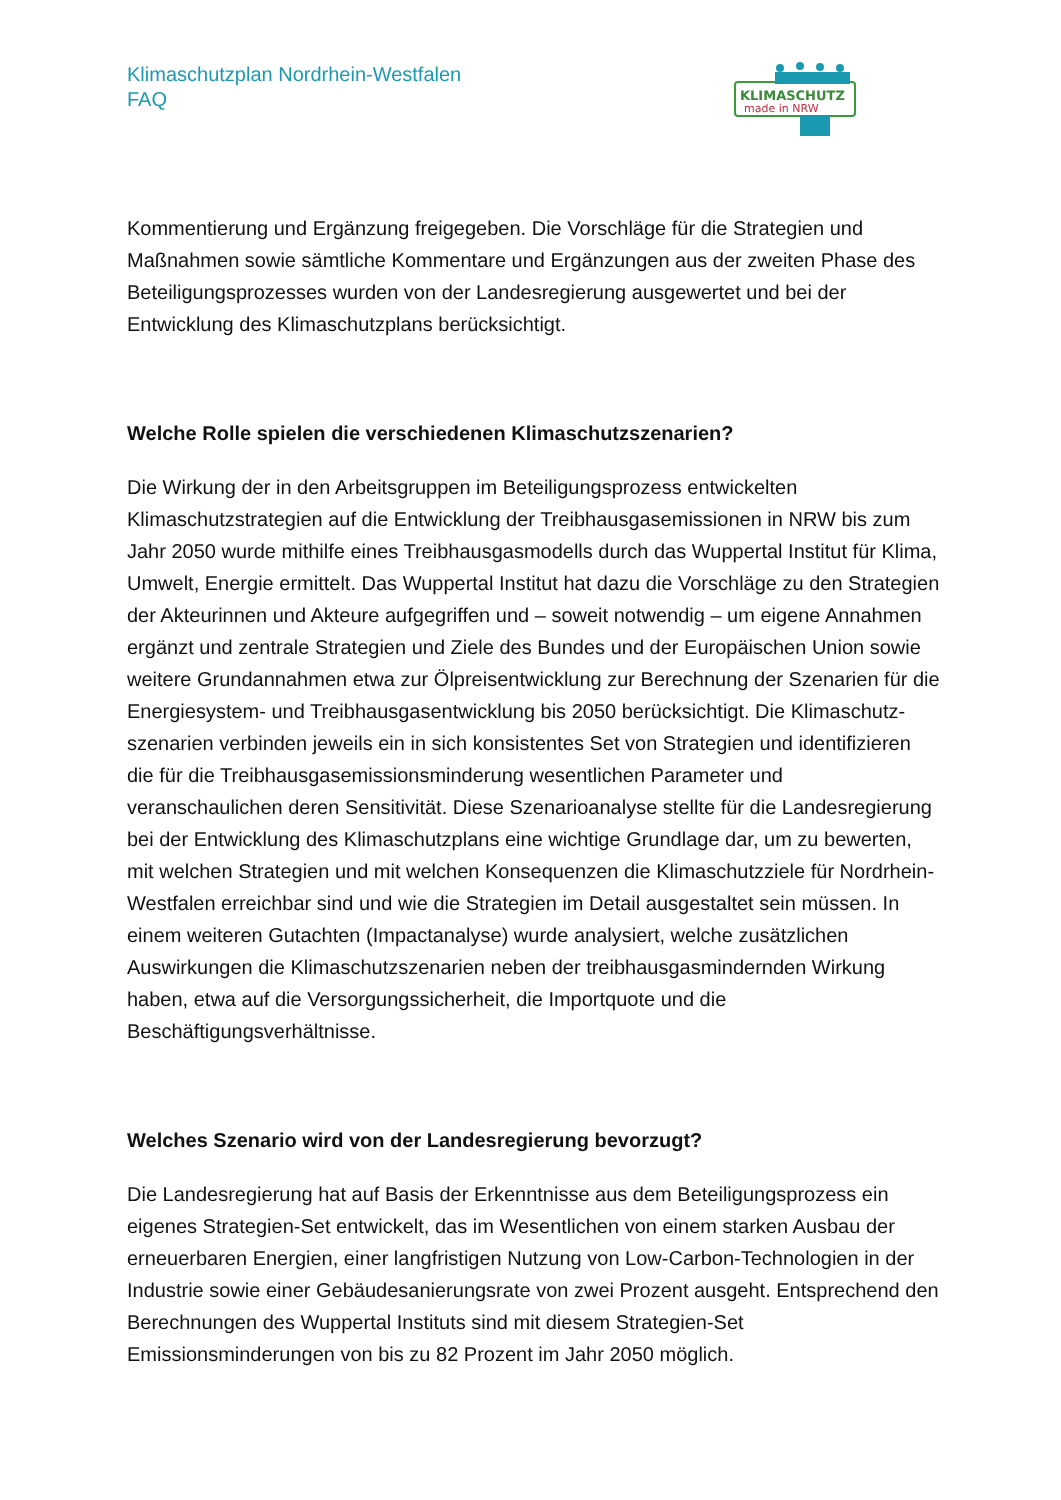Klimaschutzplan Nordrhein-Westfalen
FAQ
KLIMASCHUTZ
made in NRW
Kommentierung und Ergänzung freigegeben. Die Vorschläge für die Strategien und Maßnahmen sowie sämtliche Kommentare und Ergänzungen aus der zweiten Phase des Beteiligungsprozesses wurden von der Landesregierung ausgewertet und bei der Entwicklung des Klimaschutzplans berücksichtigt.
Welche Rolle spielen die verschiedenen Klimaschutzszenarien?
Die Wirkung der in den Arbeitsgruppen im Beteiligungsprozess entwickelten Klimaschutzstrategien auf die Entwicklung der Treibhausgasemissionen in NRW bis zum Jahr 2050 wurde mithilfe eines Treibhausgasmodells durch das Wuppertal Institut für Klima, Umwelt, Energie ermittelt. Das Wuppertal Institut hat dazu die Vorschläge zu den Strategien der Akteurinnen und Akteure aufgegriffen und – soweit notwendig – um eigene Annahmen ergänzt und zentrale Strategien und Ziele des Bundes und der Europäischen Union sowie weitere Grundannahmen etwa zur Ölpreisentwicklung zur Berechnung der Szenarien für die Energiesystem- und Treibhausgasentwicklung bis 2050 berücksichtigt. Die Klimaschutz-szenarien verbinden jeweils ein in sich konsistentes Set von Strategien und identifizieren die für die Treibhausgasemissionsminderung wesentlichen Parameter und veranschaulichen deren Sensitivität. Diese Szenarioanalyse stellte für die Landesregierung bei der Entwicklung des Klimaschutzplans eine wichtige Grundlage dar, um zu bewerten, mit welchen Strategien und mit welchen Konsequenzen die Klimaschutzziele für Nordrhein-Westfalen erreichbar sind und wie die Strategien im Detail ausgestaltet sein müssen. In einem weiteren Gutachten (Impactanalyse) wurde analysiert, welche zusätzlichen Auswirkungen die Klimaschutzszenarien neben der treibhausgasmindernden Wirkung haben, etwa auf die Versorgungssicherheit, die Importquote und die Beschäftigungsverhältnisse.
Welches Szenario wird von der Landesregierung bevorzugt?
Die Landesregierung hat auf Basis der Erkenntnisse aus dem Beteiligungsprozess ein eigenes Strategien-Set entwickelt, das im Wesentlichen von einem starken Ausbau der erneuerbaren Energien, einer langfristigen Nutzung von Low-Carbon-Technologien in der Industrie sowie einer Gebäudesanierungsrate von zwei Prozent ausgeht. Entsprechend den Berechnungen des Wuppertal Instituts sind mit diesem Strategien-Set Emissionsminderungen von bis zu 82 Prozent im Jahr 2050 möglich.